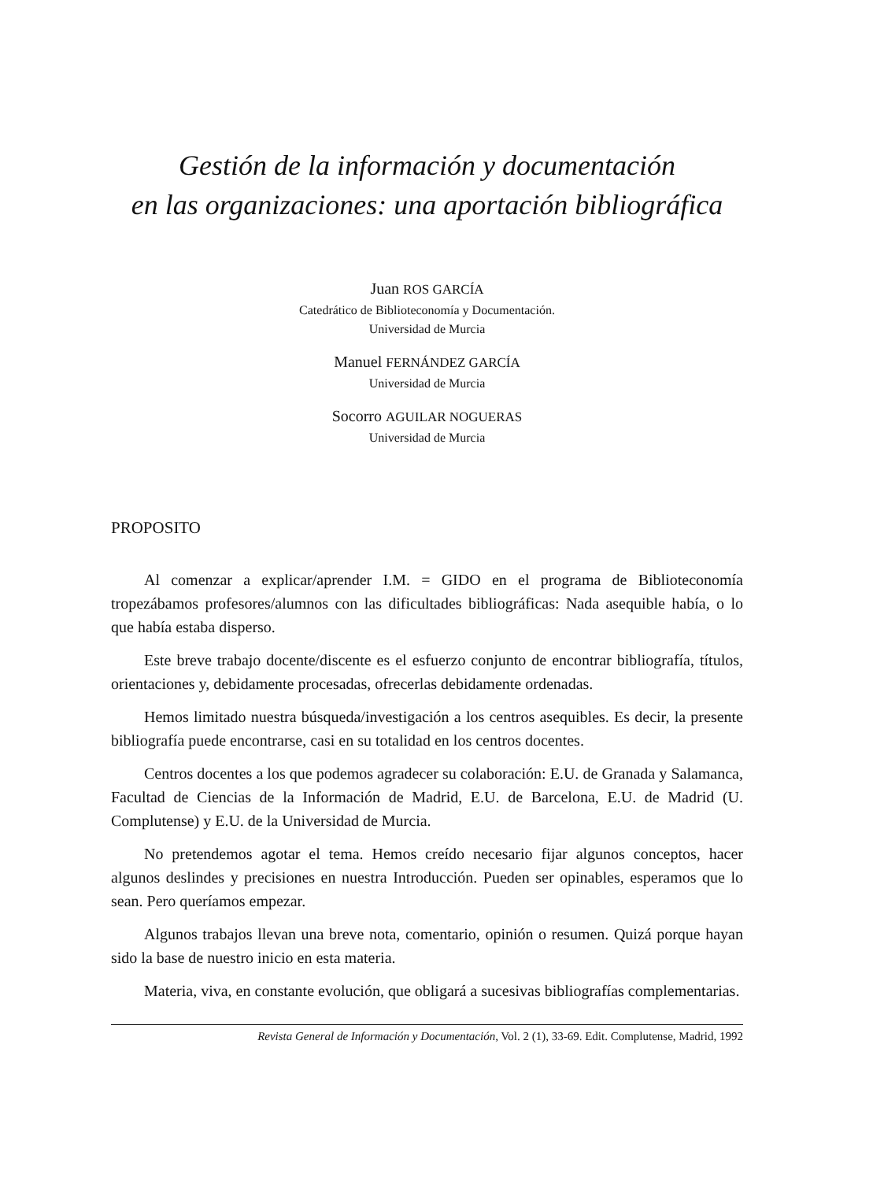Gestión de la información y documentación
en las organizaciones: una aportación bibliográfica
Juan ROS GARCÍA
Catedrático de Biblioteconomía y Documentación.
Universidad de Murcia
Manuel FERNÁNDEZ GARCÍA
Universidad de Murcia
Socorro AGUILAR NOGUERAS
Universidad de Murcia
PROPOSITO
Al comenzar a explicar/aprender I.M. = GIDO en el programa de Biblioteconomía tropezábamos profesores/alumnos con las dificultades bibliográficas: Nada asequible había, o lo que había estaba disperso.
Este breve trabajo docente/discente es el esfuerzo conjunto de encontrar bibliografía, títulos, orientaciones y, debidamente procesadas, ofrecerlas debidamente ordenadas.
Hemos limitado nuestra búsqueda/investigación a los centros asequibles. Es decir, la presente bibliografía puede encontrarse, casi en su totalidad en los centros docentes.
Centros docentes a los que podemos agradecer su colaboración: E.U. de Granada y Salamanca, Facultad de Ciencias de la Información de Madrid, E.U. de Barcelona, E.U. de Madrid (U. Complutense) y E.U. de la Universidad de Murcia.
No pretendemos agotar el tema. Hemos creído necesario fijar algunos conceptos, hacer algunos deslindes y precisiones en nuestra Introducción. Pueden ser opinables, esperamos que lo sean. Pero queríamos empezar.
Algunos trabajos llevan una breve nota, comentario, opinión o resumen. Quizá porque hayan sido la base de nuestro inicio en esta materia.
Materia, viva, en constante evolución, que obligará a sucesivas bibliografías complementarias.
Revista General de Información y Documentación, Vol. 2 (1), 33-69. Edit. Complutense, Madrid, 1992